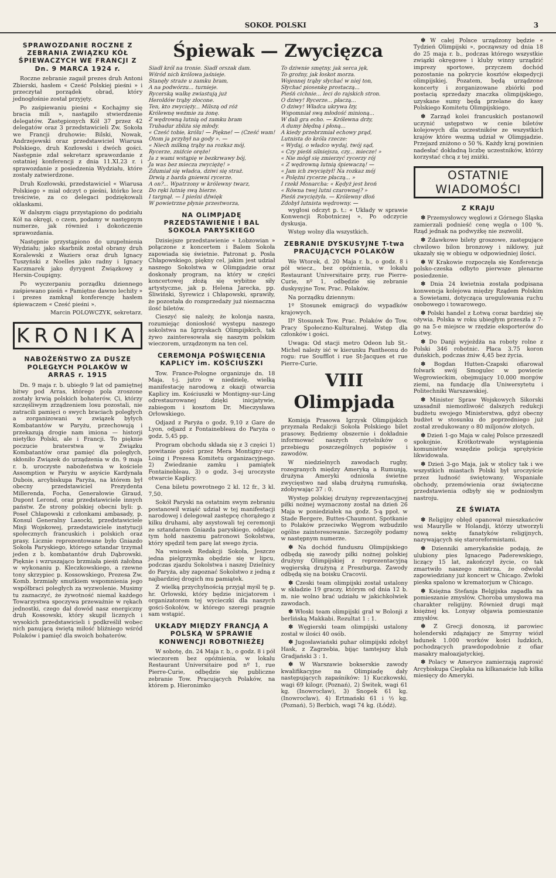SOKOŁ POLSKI 3
SPRAWOZDANIE ROCZNE Z ZEBRANIA ZWIĄZKU KÓŁ ŚPIEWACZYCH WE FRANCJI Z Dn. 9 MARCA 1924 r.
Roczne zebranie zagaił prezes druh Antoni Zbierski, hasłem « Cześć Polskiej pieśni » i przeczytał porządek obrad, który jednogłośnie został przyjęty.
Po zaśpiewaniu pieśni « Kochajmy się bracia mili », nastąpiło stwierdzenie delegatów. Zastępionych Kół 37 przez 42 delegatów oraz 3 przedstawicieli Zw. Sokoła we Francji druhowie: Bilski, Nowak, Andrzejewski oraz przedstawiciel Wiarusa Polskiego, druh Kozłowski i dwóch gości. Następnie zdał sekretarz sprawozdanie z ostatniej konferencji z dnia 11.XI.23 r. i sprawozdanie z posiedzenia Wydziału, które zostały zatwierdzone.
Druh Kozłowski, przedstawiciel « Wiarusa Polskiego » miał odczyt o pieśni, którko lecz treściwie, za co delegaci podziękowali oklaskami.
W dalszym ciągu przystąpiono do podziału Kół na okręgi, o czem, podamy w następnym numerze, jak również i dokończenie sprawozdania.
Następnie przystąpiono do uzupełnienia Wydziału; jako skarbnik został obrany druh Koralewski z Waziers oraz druh Ignacy Tuszyński z Noelles jako radny i Ignacy Kaczmarek jako dyrygent Związkowy z Hersin-Coupigny.
Po wyczerpaniu porządku dziennego zaśpiewano pieśń « Pamiętne dawno lechity » i prezes zamknął konferencję hasłem śpiewaczem « Cześć pieśni ».
Marcin POLOWCZYK, sekretarz.
KRONIKA
NABOŻEŃSTWO ZA DUSZE POLEGŁYCH POLAKÓW W ARRAS r. 1915
Dn. 9 maja r. b. ubiegło 9 lat od pamiętnej bitwy pod Arras, którego pola zroszone zostały krwią polskich bohaterów. Ci, którzy szczęśliwym zrządzeniem losu pozostali, nie zatracili pamięci o swych braciach poległych a zorganizowani w związek byłych Kombatantów w Paryżu, przechowują i przekazują drogie nam imiona — historji nietylko Polski, ale i Francji. To pięknie poczucie braterstwa w Związku Kombatantów oraz pamięć dla poległych, skłoniło Związek do urządzenia w dn. 9 maja r. b. uroczyste nabożeństwa w kościele Assomption w Paryżu w asyście Kardynała Dubois, arcybiskupa Paryża, na którem był obecny przedstawiciel Prezydenta Millerenda, Focha, Generałowie Giraud, Dupont Lerond, oraz przedstawiciele innych państw. Ze strony polskiej obecni byli: p. Poseł Chłapowski z członkami ambasady, p. Konsul Generalny Lasocki, przedstawiciele Misji Wojskowej, przedstawiciele instytucji społecznych francuskich i polskich oraz prasy. Licznie reprezentowane było Gniazdo Sokoła Paryskiego, którego sztandar trzymał jeden z b. kombatantów druh Dąbrowski. Pięknie i wzruszająco brzmiała pieśń żałobna w wykonaniu p. Kleczkowskiego, a rzewne tony skrzypiec p. Kossowskiego, Prezesa Zw. Komb. brzmiały smutkiem wspomnienia jego współbraci poległych za wyzwolenie. Musimy tu zaznaczyć, że żywotność niemal każdego Towarzystwa spoczywa przeważnie w rękach jednostki, czego dał dowód nasz energiczny druh Kossowski, który skupił licznych i wysokich przedstawicieli i podkreślił wobec nich panującą świętą miłość bliźniego wśród Polaków i pamięć dla swoich bohaterów.
Śpiewak — Zwycięzca
Siadł król na tronie. Siadł orszak dam.
Wśród nich królowa jaśnieje.
Stanęły straże u zamku bram,
A na podwórzu... turnieje.
Rycerską walkę zwiastują już
Heroldów trąby złocone.
Ten, kto zwycięży... Milszą od róż
Królewnę weźmie za żonę.
Z wędrowną lutnią od zamku bram
Trubadur zbliża się młody.
« Cześć tobie, królu! — Piękne! — (Cześć wam!
Otom ja przybył na gody ». —
« Niech milkną trąby na rozkaz mój.
Rycerze, zniźcie oręże!
Ja z wami wstąpię w bezkrwawy bój,
Ja was bez miecza zwyciężę! »
Zdumiał się władca, dziwi się straż.
Drwią z barda gniewni rycerze.
A on?... Wpatrzony w królewny twarz,
Do ręki lutnię swą bierze.
I targnął. — I pieśni dźwięk
W powietrzne płynie przestworza,
To dziwnie smętny, jak serca jęk,
To groźny, jak łoskot morza.
Wojennej trąby słychać w niej ton,
Słychać piosenkę prostaczą...
Pieśń cichnie... leci do rajskich stron.
O dziwy! Rycerze... płaczą...
O dziwy! Władca ukrywa łzy,
Wspomniał swą młodość minioną...
W dali gra echo. — Królewna drży,
A dumy błędną i płoną...
A kiedy przebrzmiał echowy prąd,
Lutnista do króla rzecze:
« Wydaj, o władco wydaj, twój sąd,
« Czy pieśń silniejsza, czy... miecze! »
« Nie mógł się zmierzyć rycerzy rój
« Z wędrowną lutnią śpiewaczą! —
« Jam ich zwyciężył! Na rozkaz mój
« Polężni rycerze płaczą... »
I rzekł Monarcha: « Kędyż jest broń
« Równa twej lutni czarownej? »
Pieśń zwyciężyła. — Królewny dłoń
Zdobył lutnista wędrowny. —
NA OLIMPJADĘ PRZEDSTAWIENIE I BAL SOKOŁA PARYSKIEGO
Dzisiejsze przedstawienie « Łobzowian » połączone z koncertem i Balem Sokoła zapowiada się świetnie. Patronat p. Posła Chłapowskiego, piękny cel, jakim jest udział naszego Sokolstwa w Olimpjadzie oraz doskonały program, na który w części koncertowej złożą się wybitne siły artystyczne, jak p. Helena Jarecka, pp. Śliwiński, Syrewicz i Chłapowski, sprawiły, że pozostała do rozsprzedaży już nieznaczna ilość biletów.
Cieszyć się należy, że kolonja nasza, rozumiejąc doniosłość występu naszego sokolstwa na Igrzyskach Olimpijskich, tak żywo zainteresowała się naszym polskim wieczorem, urządzonym na ten cel.
CEREMONJA POŚWIĘCENIA KAPLICY im. KOŚCIUSZKI
Tow. France-Pologne organizuje dn. 18 Maja, t-j. jutro w niedzielę, wielką manifestację narodową z okazji otwarcia Kaplicy im. Kościuszki w Montigny-sur-Ling odrestaurowanej dzięki inicjatywie, zabiegom i kosztom Dr. Mieczysława Orłowskiego.
Odjazd z Paryża o godz. 9,10 z Gare de Lyon, odjazd z Fontainebleau do Paryża o godz. 5,45 pp.
Program obchodu składa się z 3 części 1) powitanie gości przez Mera Montigny-sur-Loing i Prezesa Komitetu organizacyjnego. 2) Zwiedzanie zamku i pamiątek Fontainebleau. 3) o godz. 3-ej uroczyste otwarcie Kaplicy.
Cena biletu powrotnego 2 kl. 12 fr., 3 kl. 7,50.
Sokół Paryski na ostatnim swym zebraniu postanowił wziąść udział w tej manifestacji narodowej i delegował zastępcę chorążego z kilku druhami, aby asystowali tej ceremonji ze sztandarem Gniazda paryskiego, oddając tym hołd naszemu patronowi Sokolstwa, który spędził tem parę lat swego życia.
Na wniosek Redakcji Sokoła, Jeszcze jedna pielgrzymka obędzie się w lipcu, podczas zjazdu Sokolstwa i naszej Dzielnicy do Paryża, aby zapoznać Sokolstwo z jedną z najbardziej drogich mu pamiątek.
Z wielką przychylnością przyjął myśl tę p. hr. Orłowski, który będzie inicjatorem i organizatorem tej wycieczki dla naszych gości-Sokołów, w którego szeregi pragnie sam wstąpić.
UKŁADY MIĘDZY FRANCJĄ A POLSKĄ W SPRAWIE KONWENCJI ROBOTNIEŻEJ
W sobotę, dn. 24 Maja r. b., o godz. 8 i pół wieczorem bez opóźnienia, w lokalu Restaurant Universitaire pod nº 1, rue Pierre-Curie, odbędzie się publiczne zebranie Tow. Pracujących Polaków, na którem p. Hieronimko
wygłosi odczyt p. t.: « Układy w sprawie Konwencji Robotniczej ». Po odczycie dyskusja.
Wstęp wolny dla wszystkich.
ZEBRANIE DYSKUSYJNE T-twa PRACUJĄCYCH POLAKÓW
We Wtorek, d. 20 Maja r. b., o godz. 8 i pół wiecz., bez opóźnienia, w lokalu Restaurant Universitaire przy, rue Pierre-Curie, nº 1, odbędzie się zebranie duskysyjne Tow. Prac. Polaków.
Na porządku dziennym:
1º Stosunek emigracji do wypadków krajowych.
IIº Stosunek Tow. Prac. Polaków do Tow. Pracy Społeczno-Kulturalnej. Wstęp dla członków i gości.
Uwaga: Od stacji metro Odeon lub St.-Michel należy iść w kierunku Pantheonu do rogu: rue Soufflot i rue St-Jacques et rue Pierre-Curie.
VIII Olimpjada
Komisja Prasowa Igrzysk Olimpijskich przyznała Redakcji Sokoła Polskiego bilet prasowy. Będziemy obszernie i dokładnie informować naszych czytelników o przebiegu poszczególnych popisów i zawodów.
W niedzielnych zawodach rugby, rozegranych między Ameryką a Rumunją, drużyna Ameryki odniosła świetne zwycięstwo nad słabą drużyną rumuńską, zdobywając 37 : 0.
Występ polskiej drużyny reprezentacyjnej piłki nożnej wyznaczony został na dzień 26 Maja w poniedziałek na godz. 5-ą ppoł. w Stade Bergere, Buttes-Chaumont. Spotkanie to Polaków przeciwko Węgrom wzbudziło ogólne zainteresowanie. Szczegóły podamy w następnym numerze.
✽ Na dochód funduszu Olimpijskiego odbędą się zawody piłki nożnej polskiej drużyny Olimpijskiej z reprezentacyjną węgierską drużyną z Preszburga. Zawody odbędą się na boisku Cracovii.
✽ Czeski team olimpijski został ustalony w składzie 19 graczy, którym od dnia 12 b. m. nie wolno brać udziału w jakichkolwiek zawodach.
✽ Włoski team olimpijski grał w Bolonji z berlińską Makkabi. Rezultat 1 : 1.
✽ Węgierski team olimpijski ustalony został w ilości 40 osób.
✽ Jugosławiański puhar olimpijski zdobył Hask, z Zagrzebia, bijąc tamtejszy klub Gradjański 3 : 1.
✽ W Warszawie bokserskie zawody kwalifikacyjne na Olimpiadę dały następujących zapaśników: 1) Kuczkowski, wagi 69 kilogr. (Poznań), 2) Świtek, wagi 61 kg. (Inowrocław), 3) Snopek 61 kg. (Inowrocław), 4) Ertmański 61 i ½ kg. (Poznań), 5) Berbich, wagi 74 kg. (Łódź).
✽ W całej Polsce urządzony będzie « Tydzień Olimpijski », począwszy od dnia 18 do 25 maja r. b., podczas którego wszystkie związki okręgowe i kluby winny urządzić imprezy sportowe, przyczem dochód pozostanie na pokrycie kosztów ekspedycji olimpijskiej. Pozatem, będą urządzone koncerty i zorganizowane zbiórki pod postacią sprzedaży znaczka olimpijskiego, uzyskane sumy będą przelane do kasy Polskiego Komitetu Olimpijskiego.
✽ Zarząd kolei francuskich postanowił uczynić ustępstwo w cenie biletów kolejowych dla uczestników ze wszystkich krajów które wezmą udział w Olimpjadzie. Przejazd zniżono o 50 %. Każdy kraj powinien nadesłać dokładną liczbę uczestników, którzy korzystać chcą z tej zniżki.
OSTATNIE WIADOMOŚCI
Z KRAJU
✽ Przemysłowcy węglowi z Górnego Śląska zamierzali podnieść cenę węgla o 100 %. Rząd jednak na podwyżkę nie zezwolił.
✽ Zdawkowe bilety groszowe, zastępujące chwilowo bilon bronzowy i niklowy, już ukazały się w obiegu w odpowiedniej ilości.
✽ W Krakowie rozpoczęła się Konferencja polsko-czeska odbyto pierwsze plenarne posiedzenie.
✽ Dnia 24 kwietnia została podpisana konwencja kolejowa między Rządem Polskim a Sowietami, dotycząca uregulowania ruchu osobowego i towarowego.
✽ Polski handel z Łotwą coraz bardziej się ożywia. Polska w roku ubiegłym przeszła z 7-go na 5-e miejsce w rzędzie eksporterów do Łotwy.
✽ Do Danji wyjeżdża na roboty rolne z Polski 346 robotnic. Płaca 3.75 koron duńskich, podczas żniw 4,45 bez życia.
✽ Bogdan Hutten-Czapski ofiarował folwark swój Smogulec w powiecie Węgrowieckim, obejmujący 10.000 morgów ziemi, na fundację dla Uniwersytetu i Politechniki Warszawskiej.
✽ Minister Spraw Wojskowych Sikorski uzasadnił niemożliwość dalszych redukcji budżetu swojego Ministerstwa, gdyż obecny budżet w stosunku do poprzedniego już został zredukowany o 80 miljonów złotych.
✽ Dzień 1-go Maja w całej Polsce przeszedł spokojnie. Krótkotrwałe wystąpienia komunistów wszędzie policja sprężyście likwidowała.
✽ Dzień 3-go Maja, jak w stolicy tak i we wszystkich miastach Polski był uroczyście przez ludność świętowany. Wspaniałe obchody, przemówienia oraz świąteczne przedstawienia odbyły się w podniosłym nastroju.
ZE ŚWIATA
✽ Religijny obłęd opanował mieszkańców wsi Maurylle w Holandji, którzy utworzyli nową sektę fanatyków religijnych, nazywających się staroreformistami.
✽ Dzienniki amerykańskie podają, że ulubiony pies Ignacego Paderewskiego, liczący 15 lat, zakończył życie, co tak zmartwiło naszego mistrza, że odwołał zapowiedziany już koncert w Chicago. Zwłoki pieska spalono w krematorjum w Chicago.
✽ Księżna Stefanja Belgijska zapadła na pomieszanie zmysłów. Choroba umysłowa ma charakter religijny. Również drugi mąż księżnej ks. Lonyay objawia pomieszanie zmysłów.
✽ Z Grecji donoszą, iż parowiec holenderski zdążający ze Smyrny wiózł ładunek 1.000 worków kości ludzkich, pochodzących prawdopodobnie z ofiar masakry małoazjatyckiej.
✽ Polacy w Ameryce zamierzają zaprosić Arcybiskupa Cieplaka na kilkanaście lub kilka miesięcy do Ameryki.